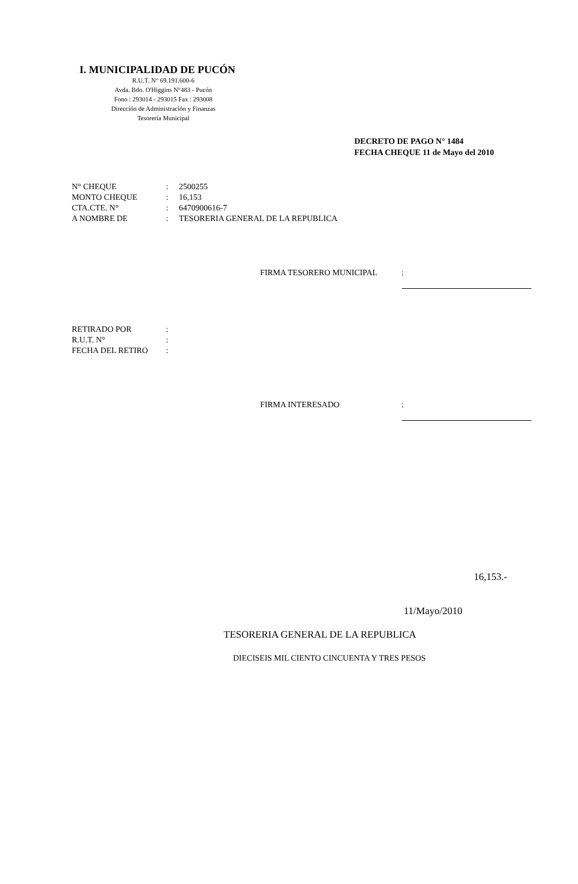I. MUNICIPALIDAD DE PUCÓN
R.U.T. N° 69.191.600-6
Avda. Bdo. O'Higgins N°483 - Pucón
Fono : 293014 - 293015 Fax : 293008
Dirección de Administración y Finanzas
Tesorería Municipal
DECRETO DE PAGO N° 1484
FECHA CHEQUE 11 de Mayo del 2010
| N° CHEQUE | : | 2500255 |
| MONTO CHEQUE | : | 16,153 |
| CTA.CTE. N° | : | 6470900616-7 |
| A NOMBRE DE | : | TESORERIA GENERAL DE LA REPUBLICA |
FIRMA TESORERO MUNICIPAL:
| RETIRADO POR | : | |
| R.U.T. N° | : | |
| FECHA DEL RETIRO | : | |
FIRMA INTERESADO:
16,153.-
11/Mayo/2010
TESORERIA GENERAL DE LA REPUBLICA
DIECISEIS MIL CIENTO CINCUENTA Y TRES PESOS